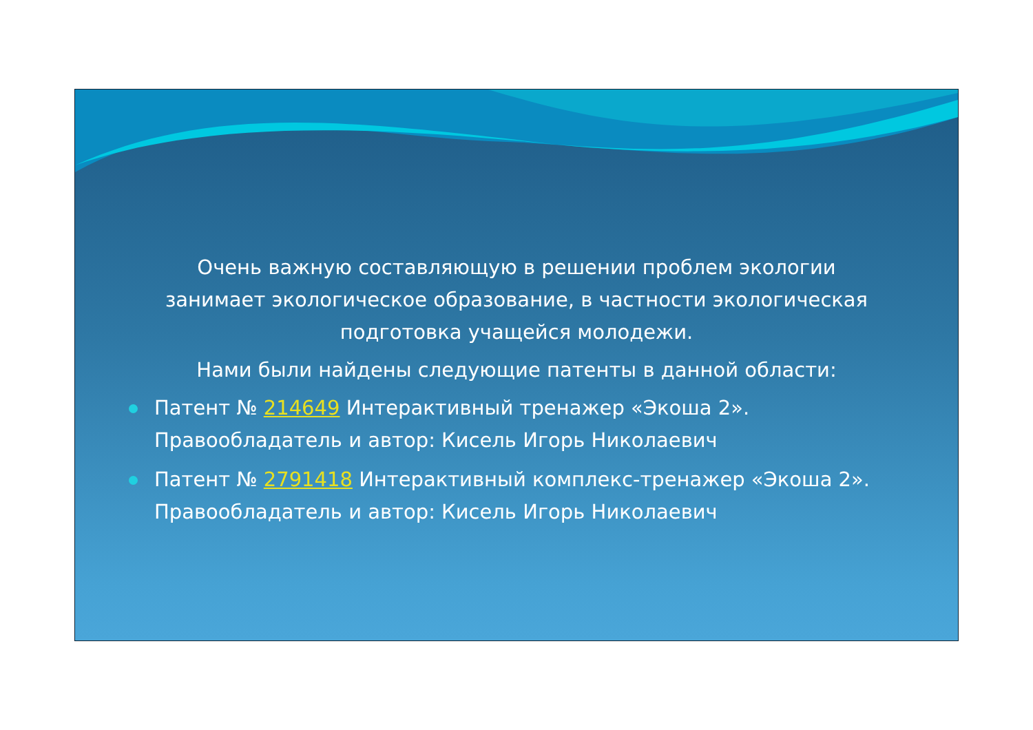Очень важную составляющую в решении проблем экологии занимает экологическое образование, в частности экологическая подготовка учащейся молодежи.
Нами были найдены следующие патенты в данной области:
Патент № 214649 Интерактивный тренажер «Экоша 2». Правообладатель и автор: Кисель Игорь Николаевич
Патент № 2791418 Интерактивный комплекс-тренажер «Экоша 2». Правообладатель и автор: Кисель Игорь Николаевич